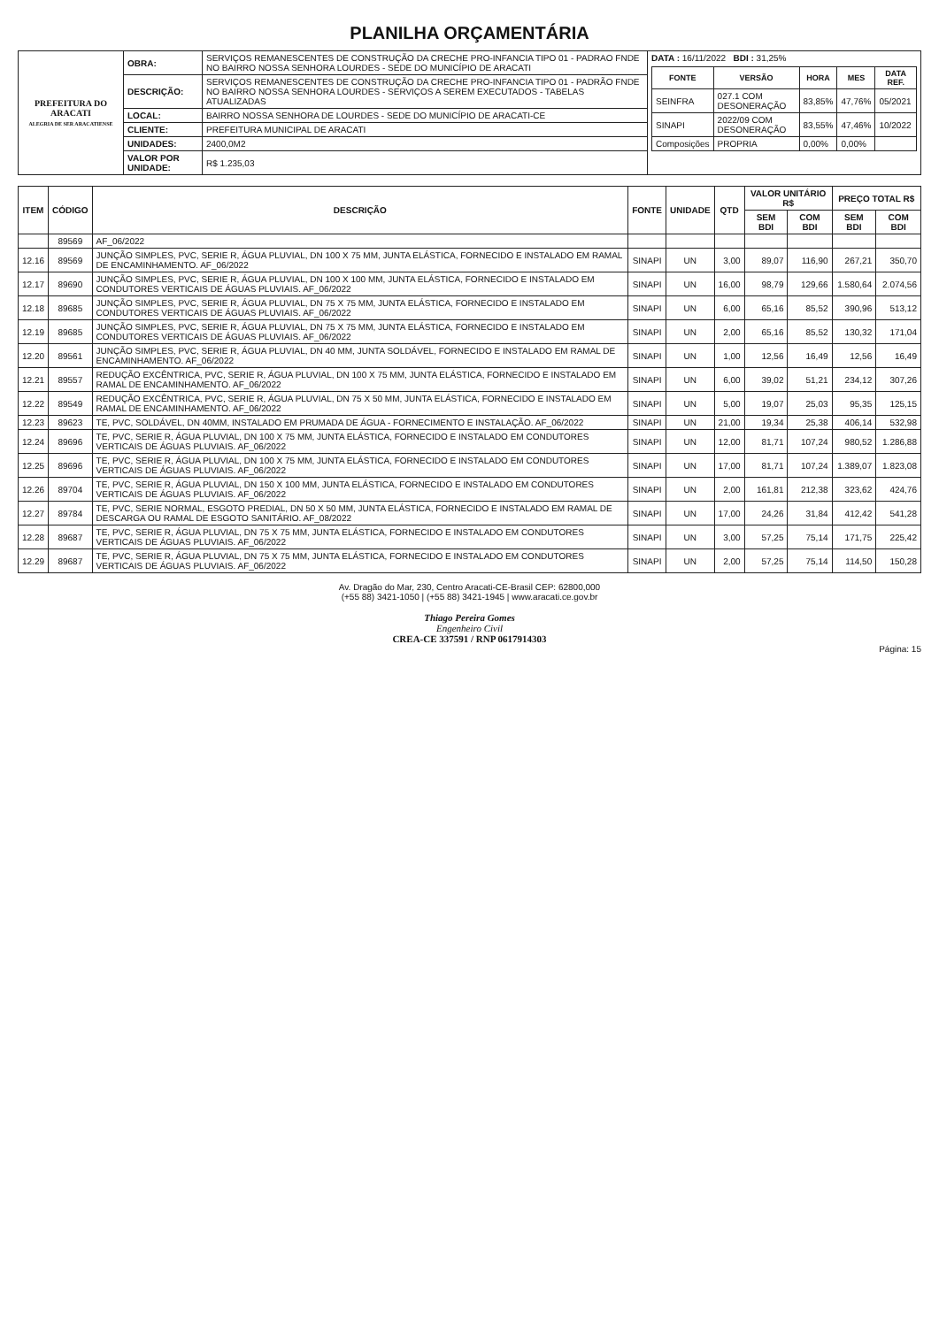PLANILHA ORÇAMENTÁRIA
| PREFEITURA DO ARACATI ALEGRIA DE SER ARACATIENSE | OBRA: | SERVIÇOS REMANESCENTES DE CONSTRUÇÃO DA CRECHE PRO-INFANCIA TIPO 01 - PADRAO FNDE NO BAIRRO NOSSA SENHORA LOURDES - SEDE DO MUNICÍPIO DE ARACATI | DATA : 16/11/2022 BDI : 31,25% / FONTE / VERSÃO / HORA / MES / DATA REF. / / --- / --- / --- / --- / --- / / SEINFRA / 027.1 COM DESONERAÇÃO / 83,85% / 47,76% / 05/2021 / / SINAPI / 2022/09 COM DESONERAÇÃO / 83,55% / 47,46% / 10/2022 / / Composições / PROPRIA / 0,00% / 0,00% / / |
| | DESCRIÇÃO: | SERVIÇOS REMANESCENTES DE CONSTRUÇÃO DA CRECHE PRO-INFANCIA TIPO 01 - PADRÃO FNDE NO BAIRRO NOSSA SENHORA LOURDES - SERVIÇOS A SEREM EXECUTADOS - TABELAS ATUALIZADAS | |
| | LOCAL: | BAIRRO NOSSA SENHORA DE LOURDES - SEDE DO MUNICÍPIO DE ARACATI-CE | |
| | CLIENTE: | PREFEITURA MUNICIPAL DE ARACATI | |
| | UNIDADES: | 2400,0M2 | |
| | VALOR POR UNIDADE: | R$ 1.235,03 | |
| ITEM | CÓDIGO | DESCRIÇÃO | FONTE | UNIDADE | QTD | VALOR UNITÁRIO R$ | | PREÇO TOTAL R$ | |
| --- | --- | --- | --- | --- | --- | --- | --- | --- | --- |
| | | | | | | SEM BDI | COM BDI | SEM BDI | COM BDI |
| | 89569 | AF_06/2022 | | | | | | | |
| 12.16 | 89569 | JUNÇÃO SIMPLES, PVC, SERIE R, ÁGUA PLUVIAL, DN 100 X 75 MM, JUNTA ELÁSTICA, FORNECIDO E INSTALADO EM RAMAL DE ENCAMINHAMENTO. AF_06/2022 | SINAPI | UN | 3,00 | 89,07 | 116,90 | 267,21 | 350,70 |
| 12.17 | 89690 | JUNÇÃO SIMPLES, PVC, SERIE R, ÁGUA PLUVIAL, DN 100 X 100 MM, JUNTA ELÁSTICA, FORNECIDO E INSTALADO EM CONDUTORES VERTICAIS DE ÁGUAS PLUVIAIS. AF_06/2022 | SINAPI | UN | 16,00 | 98,79 | 129,66 | 1.580,64 | 2.074,56 |
| 12.18 | 89685 | JUNÇÃO SIMPLES, PVC, SERIE R, ÁGUA PLUVIAL, DN 75 X 75 MM, JUNTA ELÁSTICA, FORNECIDO E INSTALADO EM CONDUTORES VERTICAIS DE ÁGUAS PLUVIAIS. AF_06/2022 | SINAPI | UN | 6,00 | 65,16 | 85,52 | 390,96 | 513,12 |
| 12.19 | 89685 | JUNÇÃO SIMPLES, PVC, SERIE R, ÁGUA PLUVIAL, DN 75 X 75 MM, JUNTA ELÁSTICA, FORNECIDO E INSTALADO EM CONDUTORES VERTICAIS DE ÁGUAS PLUVIAIS. AF_06/2022 | SINAPI | UN | 2,00 | 65,16 | 85,52 | 130,32 | 171,04 |
| 12.20 | 89561 | JUNÇÃO SIMPLES, PVC, SERIE R, ÁGUA PLUVIAL, DN 40 MM, JUNTA SOLDÁVEL, FORNECIDO E INSTALADO EM RAMAL DE ENCAMINHAMENTO. AF_06/2022 | SINAPI | UN | 1,00 | 12,56 | 16,49 | 12,56 | 16,49 |
| 12.21 | 89557 | REDUÇÃO EXCÊNTRICA, PVC, SERIE R, ÁGUA PLUVIAL, DN 100 X 75 MM, JUNTA ELÁSTICA, FORNECIDO E INSTALADO EM RAMAL DE ENCAMINHAMENTO. AF_06/2022 | SINAPI | UN | 6,00 | 39,02 | 51,21 | 234,12 | 307,26 |
| 12.22 | 89549 | REDUÇÃO EXCÊNTRICA, PVC, SERIE R, ÁGUA PLUVIAL, DN 75 X 50 MM, JUNTA ELÁSTICA, FORNECIDO E INSTALADO EM RAMAL DE ENCAMINHAMENTO. AF_06/2022 | SINAPI | UN | 5,00 | 19,07 | 25,03 | 95,35 | 125,15 |
| 12.23 | 89623 | TE, PVC, SOLDÁVEL, DN 40MM, INSTALADO EM PRUMADA DE ÁGUA - FORNECIMENTO E INSTALAÇÃO. AF_06/2022 | SINAPI | UN | 21,00 | 19,34 | 25,38 | 406,14 | 532,98 |
| 12.24 | 89696 | TE, PVC, SERIE R, ÁGUA PLUVIAL, DN 100 X 75 MM, JUNTA ELÁSTICA, FORNECIDO E INSTALADO EM CONDUTORES VERTICAIS DE ÁGUAS PLUVIAIS. AF_06/2022 | SINAPI | UN | 12,00 | 81,71 | 107,24 | 980,52 | 1.286,88 |
| 12.25 | 89696 | TE, PVC, SERIE R, ÁGUA PLUVIAL, DN 100 X 75 MM, JUNTA ELÁSTICA, FORNECIDO E INSTALADO EM CONDUTORES VERTICAIS DE ÁGUAS PLUVIAIS. AF_06/2022 | SINAPI | UN | 17,00 | 81,71 | 107,24 | 1.389,07 | 1.823,08 |
| 12.26 | 89704 | TE, PVC, SERIE R, ÁGUA PLUVIAL, DN 150 X 100 MM, JUNTA ELÁSTICA, FORNECIDO E INSTALADO EM CONDUTORES VERTICAIS DE ÁGUAS PLUVIAIS. AF_06/2022 | SINAPI | UN | 2,00 | 161,81 | 212,38 | 323,62 | 424,76 |
| 12.27 | 89784 | TE, PVC, SERIE NORMAL, ESGOTO PREDIAL, DN 50 X 50 MM, JUNTA ELÁSTICA, FORNECIDO E INSTALADO EM RAMAL DE DESCARGA OU RAMAL DE ESGOTO SANITÁRIO. AF_08/2022 | SINAPI | UN | 17,00 | 24,26 | 31,84 | 412,42 | 541,28 |
| 12.28 | 89687 | TE, PVC, SERIE R, ÁGUA PLUVIAL, DN 75 X 75 MM, JUNTA ELÁSTICA, FORNECIDO E INSTALADO EM CONDUTORES VERTICAIS DE ÁGUAS PLUVIAIS. AF_06/2022 | SINAPI | UN | 3,00 | 57,25 | 75,14 | 171,75 | 225,42 |
| 12.29 | 89687 | TE, PVC, SERIE R, ÁGUA PLUVIAL, DN 75 X 75 MM, JUNTA ELÁSTICA, FORNECIDO E INSTALADO EM CONDUTORES VERTICAIS DE ÁGUAS PLUVIAIS. AF_06/2022 | SINAPI | UN | 2,00 | 57,25 | 75,14 | 114,50 | 150,28 |
Av. Dragão do Mar, 230, Centro Aracati-CE-Brasil CEP: 62800,000
(+55 88) 3421-1050 | (+55 88) 3421-1945 | www.aracati.ce.gov.br
Thiago Pereira Gomes
Engenheiro Civil
CREA-CE 337591 / RNP 0617914303
Página: 15